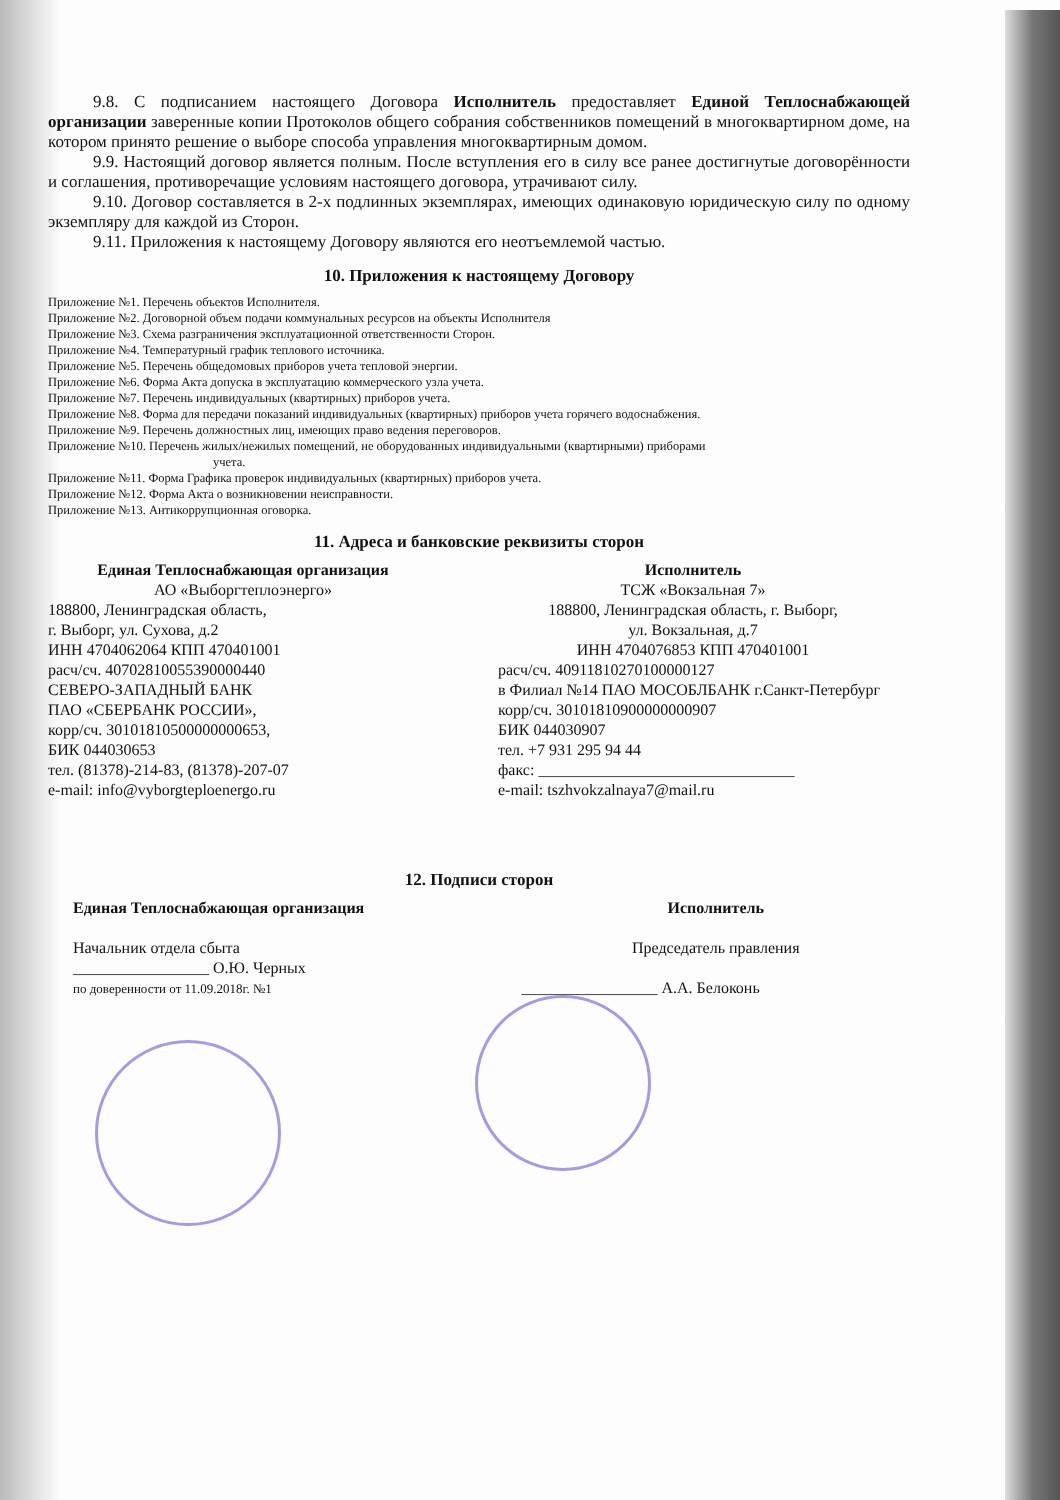9.8. С подписанием настоящего Договора Исполнитель предоставляет Единой Теплоснабжающей организации заверенные копии Протоколов общего собрания собственников помещений в многоквартирном доме, на котором принято решение о выборе способа управления многоквартирным домом.
9.9. Настоящий договор является полным. После вступления его в силу все ранее достигнутые договорённости и соглашения, противоречащие условиям настоящего договора, утрачивают силу.
9.10. Договор составляется в 2-х подлинных экземплярах, имеющих одинаковую юридическую силу по одному экземпляру для каждой из Сторон.
9.11. Приложения к настоящему Договору являются его неотъемлемой частью.
10. Приложения к настоящему Договору
Приложение №1. Перечень объектов Исполнителя.
Приложение №2. Договорной объем подачи коммунальных ресурсов на объекты Исполнителя
Приложение №3. Схема разграничения эксплуатационной ответственности Сторон.
Приложение №4. Температурный график теплового источника.
Приложение №5. Перечень общедомовых приборов учета тепловой энергии.
Приложение №6. Форма Акта допуска в эксплуатацию коммерческого узла учета.
Приложение №7. Перечень индивидуальных (квартирных) приборов учета.
Приложение №8. Форма для передачи показаний индивидуальных (квартирных) приборов учета горячего водоснабжения.
Приложение №9. Перечень должностных лиц, имеющих право ведения переговоров.
Приложение №10. Перечень жилых/нежилых помещений, не оборудованных индивидуальными (квартирными) приборами
учета.
Приложение №11. Форма Графика проверок индивидуальных (квартирных) приборов учета.
Приложение №12. Форма Акта о возникновении неисправности.
Приложение №13. Антикоррупционная оговорка.
11. Адреса и банковские реквизиты сторон
Единая Теплоснабжающая организация
АО «Выборгтеплоэнерго»
188800, Ленинградская область,
г. Выборг, ул. Сухова, д.2
ИНН 4704062064 КПП 470401001
расч/сч. 40702810055390000440
СЕВЕРО-ЗАПАДНЫЙ БАНК
ПАО «СБЕРБАНК РОССИИ»,
корр/сч. 30101810500000000653,
БИК 044030653
тел. (81378)-214-83, (81378)-207-07
e-mail: info@vyborgteploenergo.ru
Исполнитель
ТСЖ «Вокзальная 7»
188800, Ленинградская область, г. Выборг,
ул. Вокзальная, д.7
ИНН 4704076853 КПП 470401001
расч/сч. 40911810270100000127
в Филиал №14 ПАО МОСОБЛБАНК г.Санкт-Петербург
корр/сч. 30101810900000000907
БИК 044030907
тел. +7 931 295 94 44
факс: ________________________________
e-mail: tszhvokzalnaya7@mail.ru
12. Подписи сторон
Единая Теплоснабжающая организация
Начальник отдела сбыта
_________________ О.Ю. Черных
по доверенности от 11.09.2018г. №1
Исполнитель
Председатель правления
_________________ А.А. Белоконь